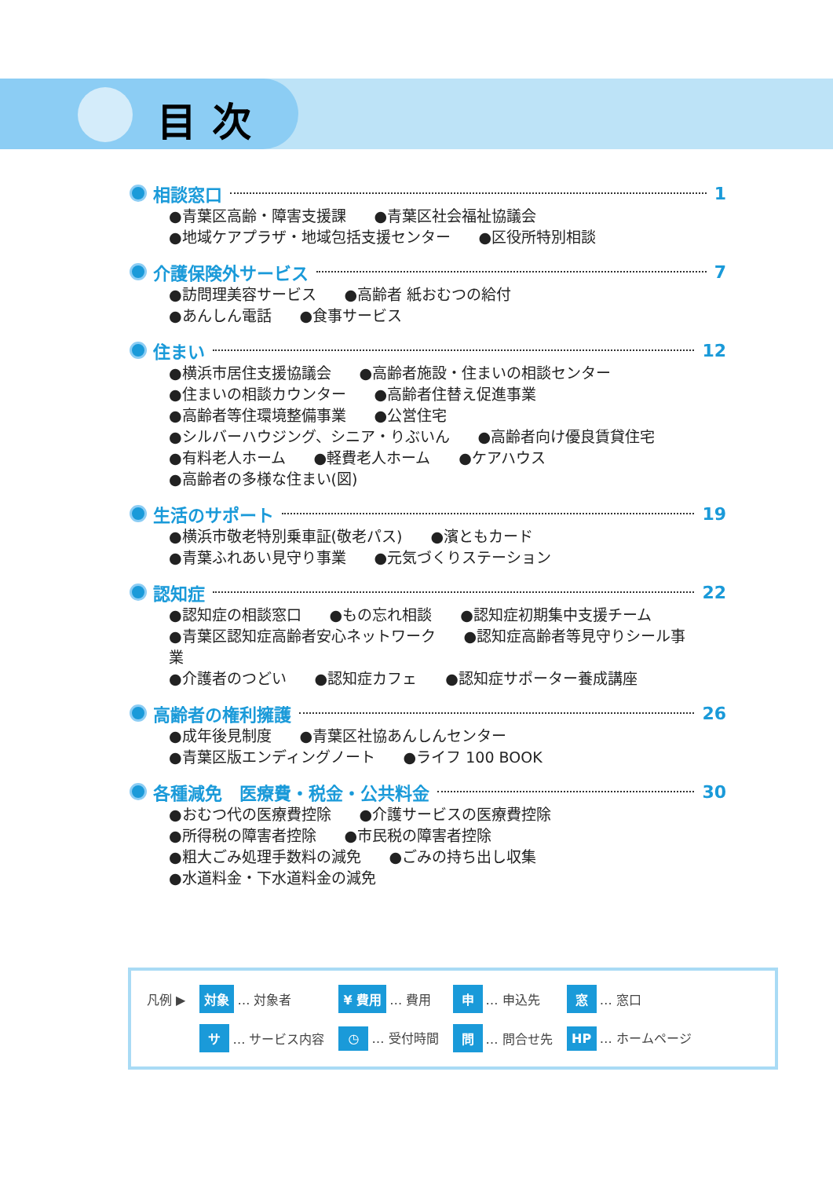目次
相談窓口 1
●青葉区高齢・障害支援課 ●青葉区社会福祉協議会
●地域ケアプラザ・地域包括支援センター ●区役所特別相談
介護保険外サービス 7
●訪問理美容サービス ●高齢者 紙おむつの給付
●あんしん電話 ●食事サービス
住まい 12
●横浜市居住支援協議会 ●高齢者施設・住まいの相談センター
●住まいの相談カウンター ●高齢者住替え促進事業
●高齢者等住環境整備事業 ●公営住宅
●シルバーハウジング、シニア・りぶいん ●高齢者向け優良賃貸住宅
●有料老人ホーム ●軽費老人ホーム ●ケアハウス
●高齢者の多様な住まい(図)
生活のサポート 19
●横浜市敬老特別乗車証(敬老パス) ●濱ともカード
●青葉ふれあい見守り事業 ●元気づくりステーション
認知症 22
●認知症の相談窓口 ●もの忘れ相談 ●認知症初期集中支援チーム
●青葉区認知症高齢者安心ネットワーク ●認知症高齢者等見守りシール事業
●介護者のつどい ●認知症カフェ ●認知症サポーター養成講座
高齢者の権利擁護 26
●成年後見制度 ●青葉区社協あんしんセンター
●青葉区版エンディングノート ●ライフ 100 BOOK
各種減免　医療費・税金・公共料金 30
●おむつ代の医療費控除 ●介護サービスの医療費控除
●所得税の障害者控除 ●市民税の障害者控除
●粗大ごみ処理手数料の減免 ●ごみの持ち出し収集
●水道料金・下水道料金の減免
| 凡例 ▶ | 対象 … 対象者 | ¥ 費用 … 費用 | 申 … 申込先 | 窓 … 窓口 |
| | サ … サービス内容 | ◷ … 受付時間 | 問 … 問合せ先 | HP … ホームページ |